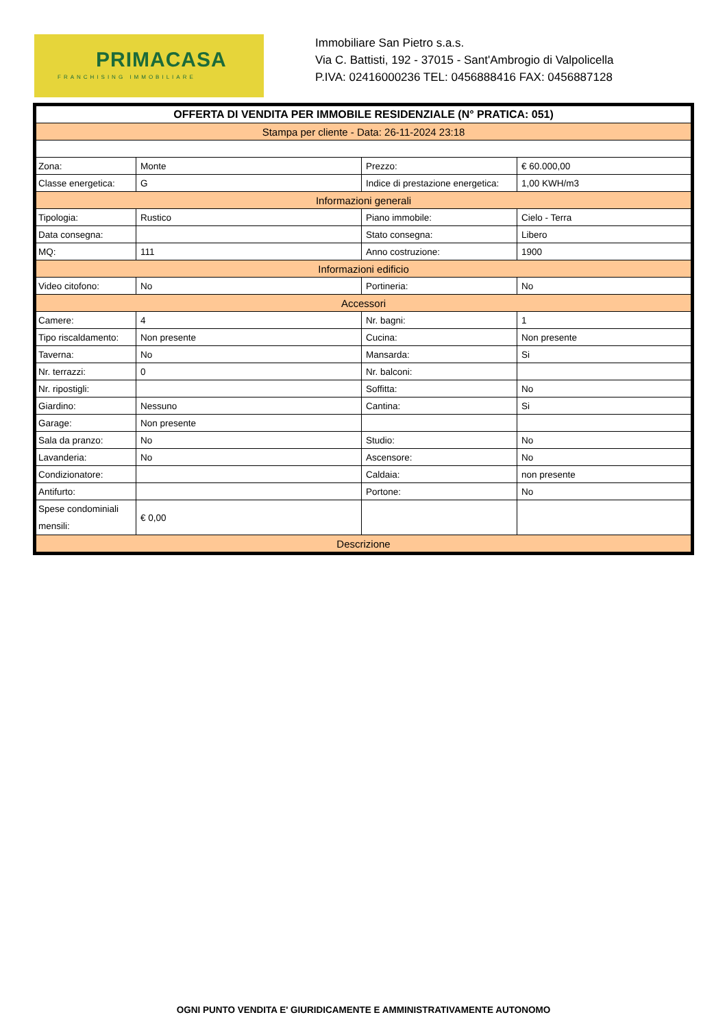PRIMACASA
FRANCHISING IMMOBILIARE
Immobiliare San Pietro s.a.s.
Via C. Battisti, 192 - 37015 - Sant'Ambrogio di Valpolicella
P.IVA: 02416000236 TEL: 0456888416 FAX: 0456887128
| OFFERTA DI VENDITA PER IMMOBILE RESIDENZIALE (N° PRATICA: 051) | | | |
| Stampa per cliente - Data: 26-11-2024 23:18 | | | |
| Zona: | Monte | Prezzo: | € 60.000,00 |
| Classe energetica: | G | Indice di prestazione energetica: | 1,00 KWH/m3 |
| Informazioni generali | | | |
| Tipologia: | Rustico | Piano immobile: | Cielo - Terra |
| Data consegna: | | Stato consegna: | Libero |
| MQ: | 111 | Anno costruzione: | 1900 |
| Informazioni edificio | | | |
| Video citofono: | No | Portineria: | No |
| Accessori | | | |
| Camere: | 4 | Nr. bagni: | 1 |
| Tipo riscaldamento: | Non presente | Cucina: | Non presente |
| Taverna: | No | Mansarda: | Si |
| Nr. terrazzi: | 0 | Nr. balconi: | |
| Nr. ripostigli: | | Soffitta: | No |
| Giardino: | Nessuno | Cantina: | Si |
| Garage: | Non presente | | |
| Sala da pranzo: | No | Studio: | No |
| Lavanderia: | No | Ascensore: | No |
| Condizionatore: | | Caldaia: | non presente |
| Antifurto: | | Portone: | No |
| Spese condominiali mensili: | € 0,00 | | |
| Descrizione | | | |
OGNI PUNTO VENDITA E' GIURIDICAMENTE E AMMINISTRATIVAMENTE AUTONOMO